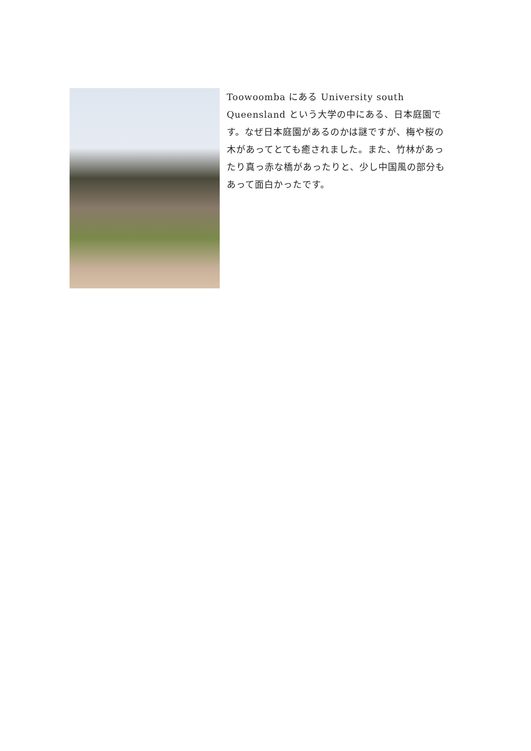Toowoomba にある University south Queensland という大学の中にある、日本庭園です。なぜ日本庭園があるのかは謎ですが、梅や桜の木があってとても癒されました。また、竹林があったり真っ赤な橋があったりと、少し中国風の部分もあって面白かったです。